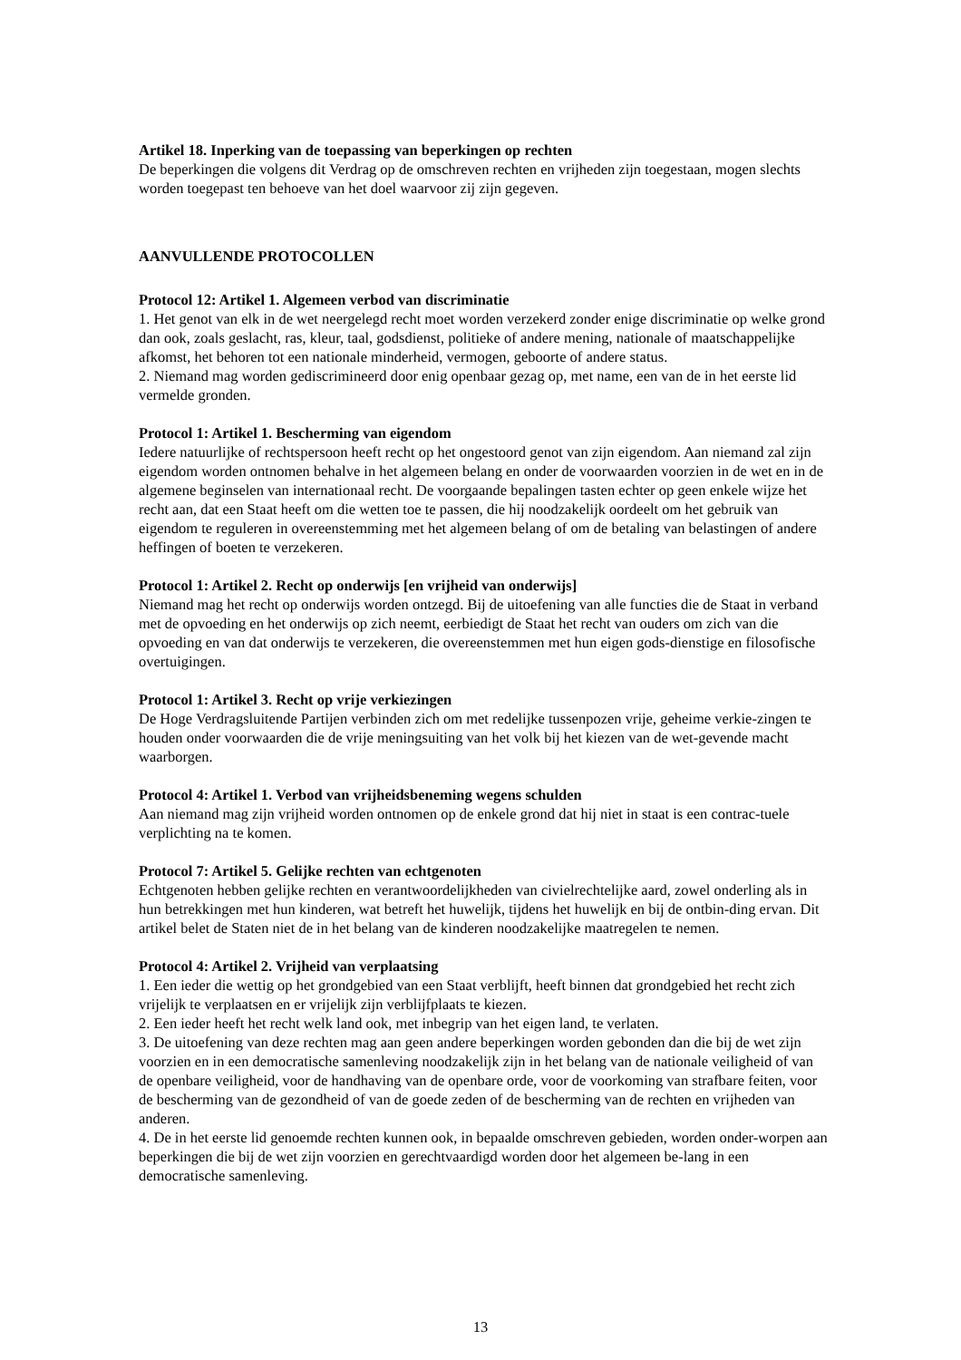Artikel 18. Inperking van de toepassing van beperkingen op rechten
De beperkingen die volgens dit Verdrag op de omschreven rechten en vrijheden zijn toegestaan, mogen slechts worden toegepast ten behoeve van het doel waarvoor zij zijn gegeven.
AANVULLENDE PROTOCOLLEN
Protocol 12: Artikel 1. Algemeen verbod van discriminatie
1. Het genot van elk in de wet neergelegd recht moet worden verzekerd zonder enige discriminatie op welke grond dan ook, zoals geslacht, ras, kleur, taal, godsdienst, politieke of andere mening, nationale of maatschappelijke afkomst, het behoren tot een nationale minderheid, vermogen, geboorte of andere status.
2. Niemand mag worden gediscrimineerd door enig openbaar gezag op, met name, een van de in het eerste lid vermelde gronden.
Protocol 1: Artikel 1. Bescherming van eigendom
Iedere natuurlijke of rechtspersoon heeft recht op het ongestoord genot van zijn eigendom. Aan niemand zal zijn eigendom worden ontnomen behalve in het algemeen belang en onder de voorwaarden voorzien in de wet en in de algemene beginselen van internationaal recht. De voorgaande bepalingen tasten echter op geen enkele wijze het recht aan, dat een Staat heeft om die wetten toe te passen, die hij noodzakelijk oordeelt om het gebruik van eigendom te reguleren in overeenstemming met het algemeen belang of om de betaling van belastingen of andere heffingen of boeten te verzekeren.
Protocol 1: Artikel 2. Recht op onderwijs [en vrijheid van onderwijs]
Niemand mag het recht op onderwijs worden ontzegd. Bij de uitoefening van alle functies die de Staat in verband met de opvoeding en het onderwijs op zich neemt, eerbiedigt de Staat het recht van ouders om zich van die opvoeding en van dat onderwijs te verzekeren, die overeenstemmen met hun eigen gods-dienstige en filosofische overtuigingen.
Protocol 1: Artikel 3. Recht op vrije verkiezingen
De Hoge Verdragsluitende Partijen verbinden zich om met redelijke tussenpozen vrije, geheime verkie-zingen te houden onder voorwaarden die de vrije meningsuiting van het volk bij het kiezen van de wet-gevende macht waarborgen.
Protocol 4: Artikel 1. Verbod van vrijheidsbeneming wegens schulden
Aan niemand mag zijn vrijheid worden ontnomen op de enkele grond dat hij niet in staat is een contrac-tuele verplichting na te komen.
Protocol 7: Artikel 5. Gelijke rechten van echtgenoten
Echtgenoten hebben gelijke rechten en verantwoordelijkheden van civielrechtelijke aard, zowel onderling als in hun betrekkingen met hun kinderen, wat betreft het huwelijk, tijdens het huwelijk en bij de ontbin-ding ervan. Dit artikel belet de Staten niet de in het belang van de kinderen noodzakelijke maatregelen te nemen.
Protocol 4: Artikel 2. Vrijheid van verplaatsing
1. Een ieder die wettig op het grondgebied van een Staat verblijft, heeft binnen dat grondgebied het recht zich vrijelijk te verplaatsen en er vrijelijk zijn verblijfplaats te kiezen.
2. Een ieder heeft het recht welk land ook, met inbegrip van het eigen land, te verlaten.
3. De uitoefening van deze rechten mag aan geen andere beperkingen worden gebonden dan die bij de wet zijn voorzien en in een democratische samenleving noodzakelijk zijn in het belang van de nationale veiligheid of van de openbare veiligheid, voor de handhaving van de openbare orde, voor de voorkoming van strafbare feiten, voor de bescherming van de gezondheid of van de goede zeden of de bescherming van de rechten en vrijheden van anderen.
4. De in het eerste lid genoemde rechten kunnen ook, in bepaalde omschreven gebieden, worden onder-worpen aan beperkingen die bij de wet zijn voorzien en gerechtvaardigd worden door het algemeen be-lang in een democratische samenleving.
13